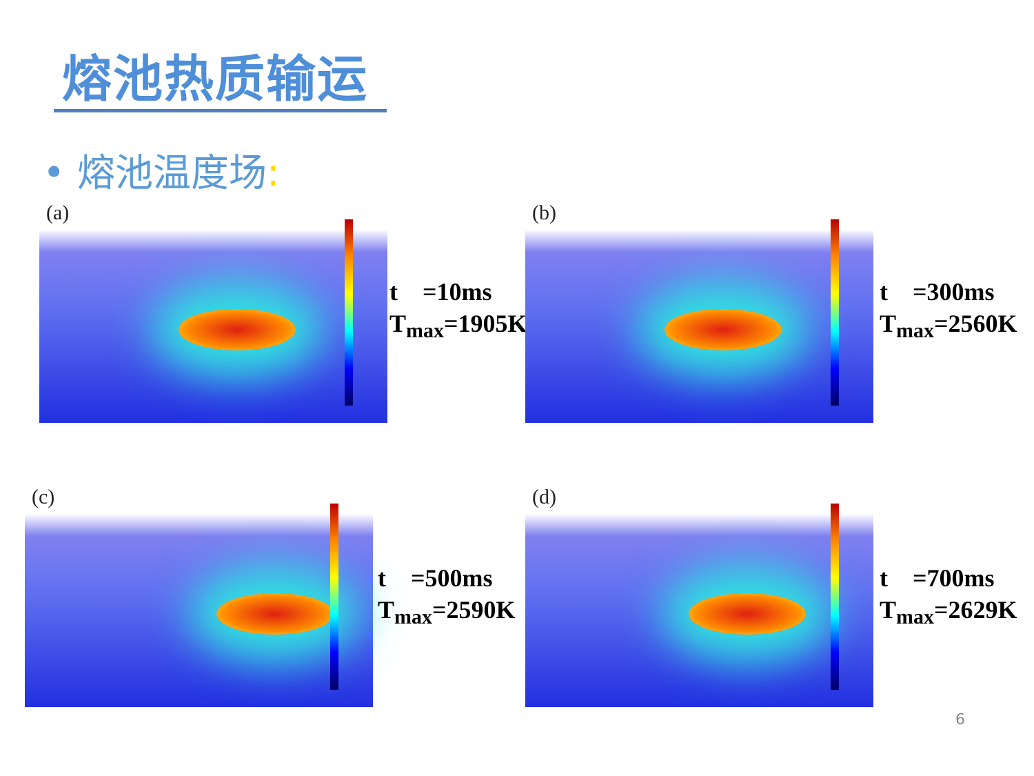熔池热质输运
• 熔池温度场:
(a)
t =10ms
T<sub>max</sub>=1905K
(b)
t =300ms
T<sub>max</sub>=2560K
(c)
t =500ms
T<sub>max</sub>=2590K
(d)
t =700ms
T<sub>max</sub>=2629K
6